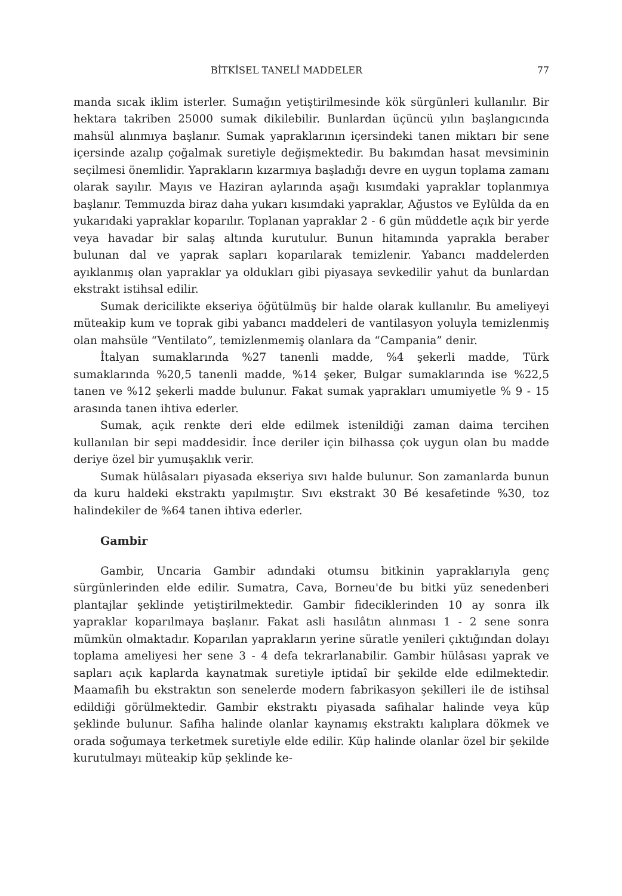BİTKİSEL TANELİ MADDELER 77
manda sıcak iklim isterler. Sumağın yetiştirilmesinde kök sürgünleri kullanılır. Bir hektara takriben 25000 sumak dikilebilir. Bunlardan üçüncü yılın başlangıcında mahsül alınmıya başlanır. Sumak yapraklarının içersindeki tanen miktarı bir sene içersinde azalıp çoğalmak suretiyle değişmektedir. Bu bakımdan hasat mevsiminin seçilmesi önemlidir. Yaprakların kızarmıya başladığı devre en uygun toplama zamanı olarak sayılır. Mayıs ve Haziran aylarında aşağı kısımdaki yapraklar toplanmıya başlanır. Temmuzda biraz daha yukarı kısımdaki yapraklar, Ağustos ve Eylûlda da en yukarıdaki yapraklar koparılır. Toplanan yapraklar 2 - 6 gün müddetle açık bir yerde veya havadar bir salaş altında kurutulur. Bunun hitamında yaprakla beraber bulunan dal ve yaprak sapları koparılarak temizlenir. Yabancı maddelerden ayıklanmış olan yapraklar ya oldukları gibi piyasaya sevkedilir yahut da bunlardan ekstrakt istihsal edilir.
Sumak dericilikte ekseriya öğütülmüş bir halde olarak kullanılır. Bu ameliyeyi müteakip kum ve toprak gibi yabancı maddeleri de vantilasyon yoluyla temizlenmiş olan mahsüle “Ventilato”, temizlenmemiş olanlara da “Campania” denir.
İtalyan sumaklarında %27 tanenli madde, %4 şekerli madde, Türk sumaklarında %20,5 tanenli madde, %14 şeker, Bulgar sumaklarında ise %22,5 tanen ve %12 şekerli madde bulunur. Fakat sumak yaprakları umumiyetle % 9 - 15 arasında tanen ihtiva ederler.
Sumak, açık renkte deri elde edilmek istenildiği zaman daima tercihen kullanılan bir sepi maddesidir. İnce deriler için bilhassa çok uygun olan bu madde deriye özel bir yumuşaklık verir.
Sumak hülâsaları piyasada ekseriya sıvı halde bulunur. Son zamanlarda bunun da kuru haldeki ekstraktı yapılmıştır. Sıvı ekstrakt 30 Bé kesafetinde %30, toz halindekiler de %64 tanen ihtiva ederler.
Gambir
Gambir, Uncaria Gambir adındaki otumsu bitkinin yapraklarıyla genç sürgünlerinden elde edilir. Sumatra, Cava, Borneu'de bu bitki yüz senedenberi plantajlar şeklinde yetiştirilmektedir. Gambir fideciklerinden 10 ay sonra ilk yapraklar koparılmaya başlanır. Fakat asli hasılâtın alınması 1 - 2 sene sonra mümkün olmaktadır. Koparılan yaprakların yerine süratle yenileri çıktığından dolayı toplama ameliyesi her sene 3 - 4 defa tekrarlanabilir. Gambir hülâsası yaprak ve sapları açık kaplarda kaynatmak suretiyle iptidaî bir şekilde elde edilmektedir. Maamafih bu ekstraktın son senelerde modern fabrikasyon şekilleri ile de istihsal edildiği görülmektedir. Gambir ekstraktı piyasada safihalar halinde veya küp şeklinde bulunur. Safiha halinde olanlar kaynamış ekstraktı kalıplara dökmek ve orada soğumaya terketmek suretiyle elde edilir. Küp halinde olanlar özel bir şekilde kurutulmayı müteakip küp şeklinde ke-